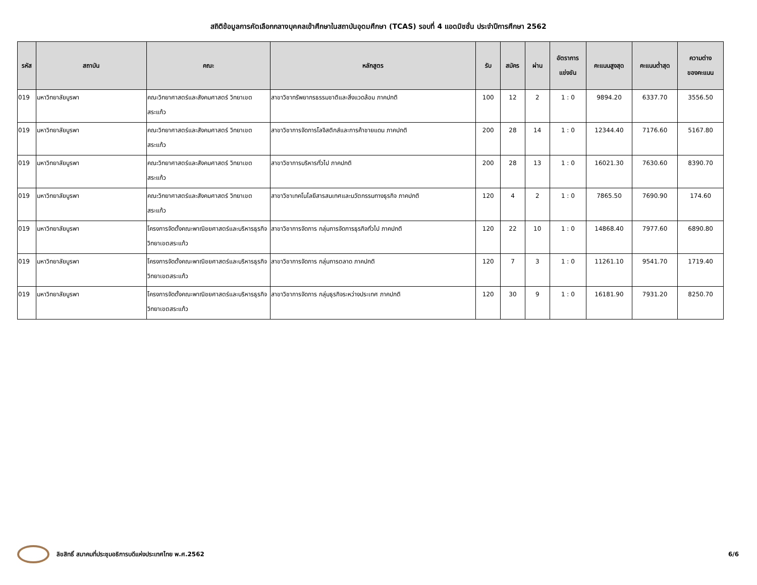สถิติข้อมูลการคัดเลือกกลางบุคคลเข้าศึกษาในสถาบันอุดมศึกษา (TCAS) รอบที่ 4 แอดมิชชั่น ประจำปีการศึกษา 2562
| รหัส | สถาบัน | คณะ | หลักสูตร | รับ | สมัคร | ผ่าน | อัตราการ แข่งขัน | คะแนนสูงสุด | คะแนนต่ำสุด | ความต่าง ของคะแนน |
| --- | --- | --- | --- | --- | --- | --- | --- | --- | --- | --- |
| 019 | มหาวิทยาลัยบูรพา | คณะวิทยาศาสตร์และสังคมศาสตร์ วิทยาเขตสระแก้ว | สาขาวิชาทรัพยากรธรรมชาติและสิ่งแวดล้อม ภาคปกติ | 100 | 12 | 2 | 1 : 0 | 9894.20 | 6337.70 | 3556.50 |
| 019 | มหาวิทยาลัยบูรพา | คณะวิทยาศาสตร์และสังคมศาสตร์ วิทยาเขตสระแก้ว | สาขาวิชาการจัดการโลจิสติกส์และการค้าชายแดน ภาคปกติ | 200 | 28 | 14 | 1 : 0 | 12344.40 | 7176.60 | 5167.80 |
| 019 | มหาวิทยาลัยบูรพา | คณะวิทยาศาสตร์และสังคมศาสตร์ วิทยาเขตสระแก้ว | สาขาวิชาการบริหารทั่วไป ภาคปกติ | 200 | 28 | 13 | 1 : 0 | 16021.30 | 7630.60 | 8390.70 |
| 019 | มหาวิทยาลัยบูรพา | คณะวิทยาศาสตร์และสังคมศาสตร์ วิทยาเขตสระแก้ว | สาขาวิชาเทคโนโลยีสารสนเทศและนวัตกรรมทางธุรกิจ ภาคปกติ | 120 | 4 | 2 | 1 : 0 | 7865.50 | 7690.90 | 174.60 |
| 019 | มหาวิทยาลัยบูรพา | โครงการจัดตั้งคณะพาณิชยศาสตร์และบริหารธุรกิจ วิทยาเขตสระแก้ว | สาขาวิชาการจัดการ กลุ่มการจัดการธุรกิจทั่วไป ภาคปกติ | 120 | 22 | 10 | 1 : 0 | 14868.40 | 7977.60 | 6890.80 |
| 019 | มหาวิทยาลัยบูรพา | โครงการจัดตั้งคณะพาณิชยศาสตร์และบริหารธุรกิจ วิทยาเขตสระแก้ว | สาขาวิชาการจัดการ กลุ่มการตลาด ภาคปกติ | 120 | 7 | 3 | 1 : 0 | 11261.10 | 9541.70 | 1719.40 |
| 019 | มหาวิทยาลัยบูรพา | โครงการจัดตั้งคณะพาณิชยศาสตร์และบริหารธุรกิจ วิทยาเขตสระแก้ว | สาขาวิชาการจัดการ กลุ่มธุรกิจระหว่างประเทศ ภาคปกติ | 120 | 30 | 9 | 1 : 0 | 16181.90 | 7931.20 | 8250.70 |
ลิขสิทธิ์ สมาคมที่ประชุมอธิการบดีแห่งประเทศไทย พ.ศ.2562 6/6